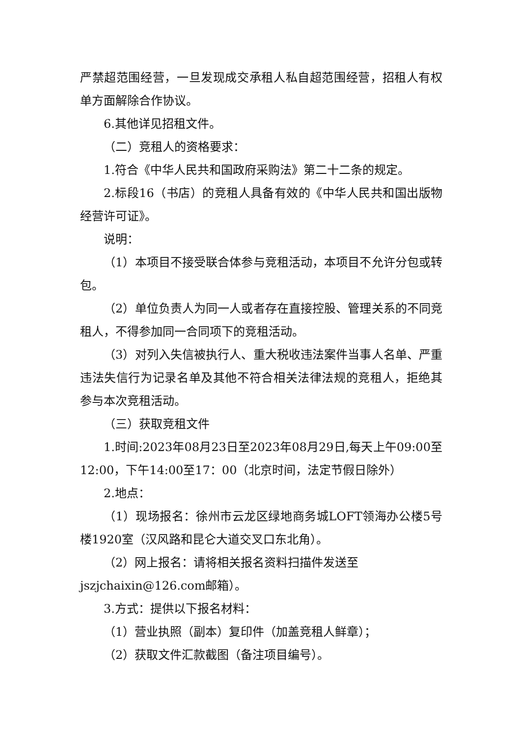严禁超范围经营，一旦发现成交承租人私自超范围经营，招租人有权单方面解除合作协议。
6.其他详见招租文件。
（二）竞租人的资格要求：
1.符合《中华人民共和国政府采购法》第二十二条的规定。
2.标段16（书店）的竞租人具备有效的《中华人民共和国出版物经营许可证》。
说明：
（1）本项目不接受联合体参与竞租活动，本项目不允许分包或转包。
（2）单位负责人为同一人或者存在直接控股、管理关系的不同竞租人，不得参加同一合同项下的竞租活动。
（3）对列入失信被执行人、重大税收违法案件当事人名单、严重违法失信行为记录名单及其他不符合相关法律法规的竞租人，拒绝其参与本次竞租活动。
（三）获取竞租文件
1.时间:2023年08月23日至2023年08月29日,每天上午09:00至12:00，下午14:00至17：00（北京时间，法定节假日除外）
2.地点：
（1）现场报名：徐州市云龙区绿地商务城LOFT领海办公楼5号楼1920室（汉风路和昆仑大道交叉口东北角）。
（2）网上报名：请将相关报名资料扫描件发送至
jszjchaixin@126.com邮箱）。
3.方式：提供以下报名材料：
（1）营业执照（副本）复印件（加盖竞租人鲜章）；
（2）获取文件汇款截图（备注项目编号）。